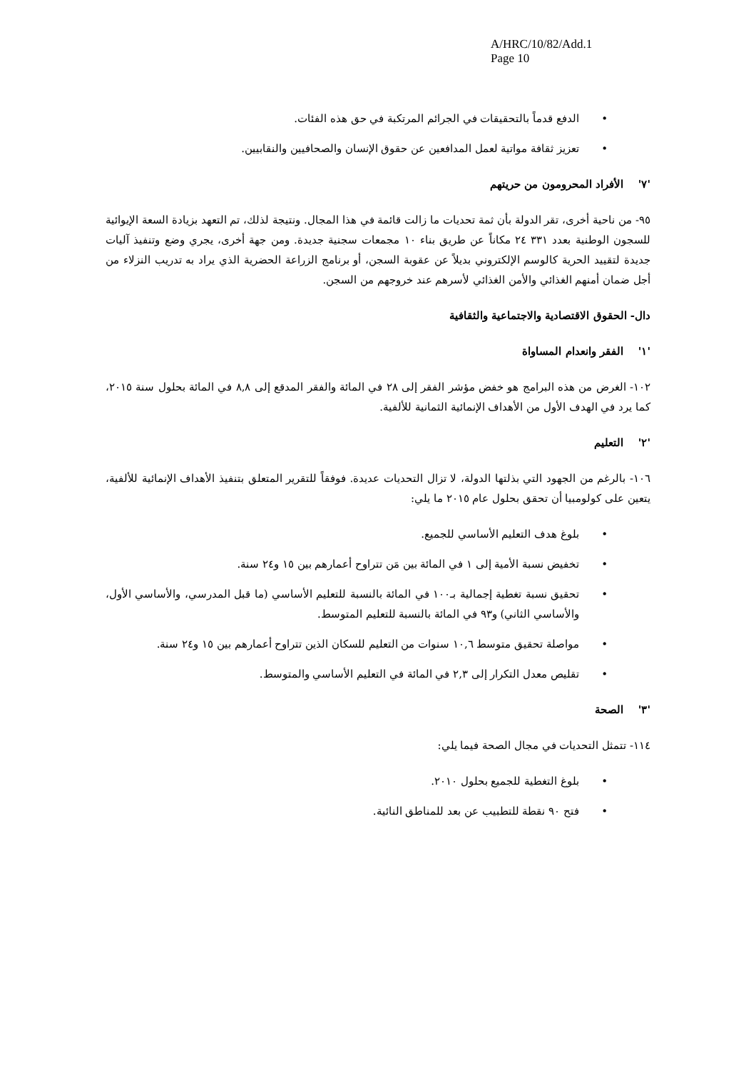A/HRC/10/82/Add.1
Page 10
الدفع قدماً بالتحقيقات في الجرائم المرتكبة في حق هذه الفئات.
تعزيز ثقافة مواتية لعمل المدافعين عن حقوق الإنسان والصحافيين والنقابيين.
'٧' الأفراد المحرومون من حريتهم
٩٥- من ناحية أخرى، تقر الدولة بأن ثمة تحديات ما زالت قائمة في هذا المجال. ونتيجة لذلك، تم التعهد بزيادة السعة الإيوائية للسجون الوطنية بعدد ٣٣١ ٢٤ مكاناً عن طريق بناء ١٠ مجمعات سجنية جديدة. ومن جهة أخرى، يجري وضع وتنفيذ آليات جديدة لتقييد الحرية كالوسم الإلكتروني بديلاً عن عقوبة السجن، أو برنامج الزراعة الحضرية الذي يراد به تدريب النزلاء من أجل ضمان أمنهم الغذائي والأمن الغذائي لأسرهم عند خروجهم من السجن.
دال- الحقوق الاقتصادية والاجتماعية والثقافية
'١' الفقر وانعدام المساواة
١٠٢- الغرض من هذه البرامج هو خفض مؤشر الفقر إلى ٢٨ في المائة والفقر المدقع إلى ٨,٨ في المائة بحلول سنة ٢٠١٥، كما يرد في الهدف الأول من الأهداف الإنمائية الثمانية للألفية.
'٢' التعليم
١٠٦- بالرغم من الجهود التي بذلتها الدولة، لا تزال التحديات عديدة. فوفقاً للتقرير المتعلق بتنفيذ الأهداف الإنمائية للألفية، يتعين على كولومبيا أن تحقق بحلول عام ٢٠١٥ ما يلي:
بلوغ هدف التعليم الأساسي للجميع.
تخفيض نسبة الأمية إلى ١ في المائة بين مَن تتراوح أعمارهم بين ١٥ و٢٤ سنة.
تحقيق نسبة تغطية إجمالية بـ١٠٠ في المائة بالنسبة للتعليم الأساسي (ما قبل المدرسي، والأساسي الأول، والأساسي الثاني) و٩٣ في المائة بالنسبة للتعليم المتوسط.
مواصلة تحقيق متوسط ١٠,٦ سنوات من التعليم للسكان الذين تتراوح أعمارهم بين ١٥ و٢٤ سنة.
تقليص معدل التكرار إلى ٢,٣ في المائة في التعليم الأساسي والمتوسط.
'٣' الصحة
١١٤- تتمثل التحديات في مجال الصحة فيما يلي:
بلوغ التغطية للجميع بحلول ٢٠١٠.
فتح ٩٠ نقطة للتطبيب عن بعد للمناطق النائية.